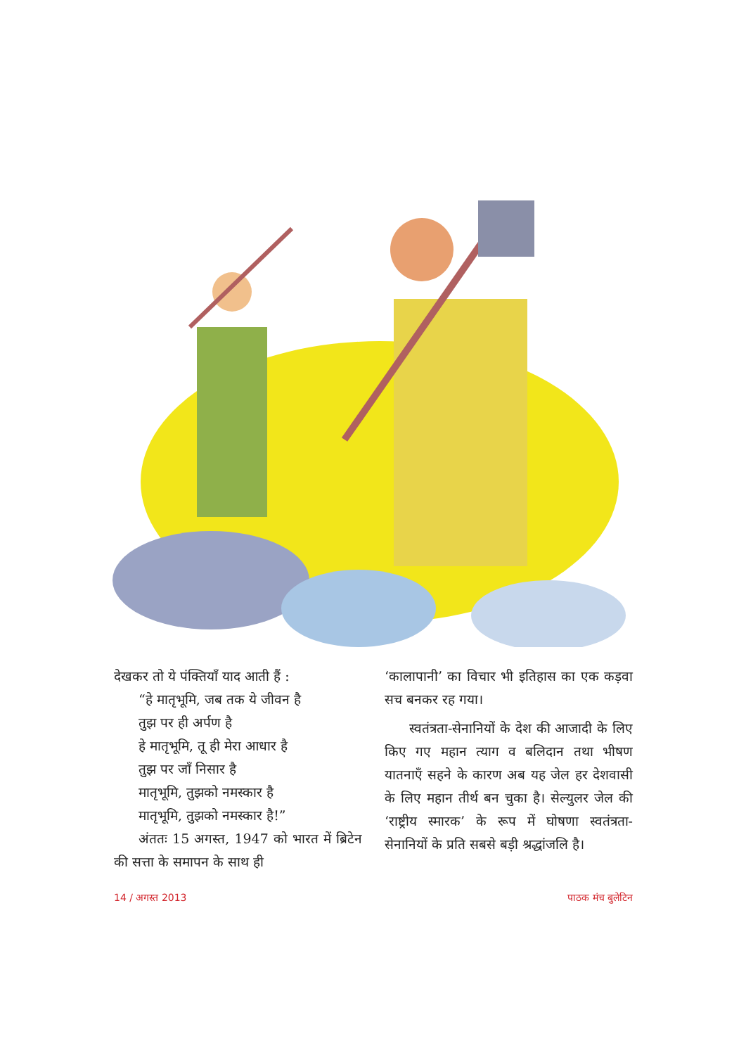देखकर तो ये पंक्तियाँ याद आती हैं :
“हे मातृभूमि, जब तक ये जीवन है
तुझ पर ही अर्पण है
हे मातृभूमि, तू ही मेरा आधार है
तुझ पर जाँ निसार है
मातृभूमि, तुझको नमस्कार है
मातृभूमि, तुझको नमस्कार है!”
अंततः 15 अगस्त, 1947 को भारत में ब्रिटेन की सत्ता के समापन के साथ ही
‘कालापानी’ का विचार भी इतिहास का एक कड़वा सच बनकर रह गया।
स्वतंत्रता-सेनानियों के देश की आजादी के लिए किए गए महान त्याग व बलिदान तथा भीषण यातनाएँ सहने के कारण अब यह जेल हर देशवासी के लिए महान तीर्थ बन चुका है। सेल्युलर जेल की ‘राष्ट्रीय स्मारक’ के रूप में घोषणा स्वतंत्रता-सेनानियों के प्रति सबसे बड़ी श्रद्धांजलि है।
14 / अगस्त 2013 पाठक मंच बुलेटिन